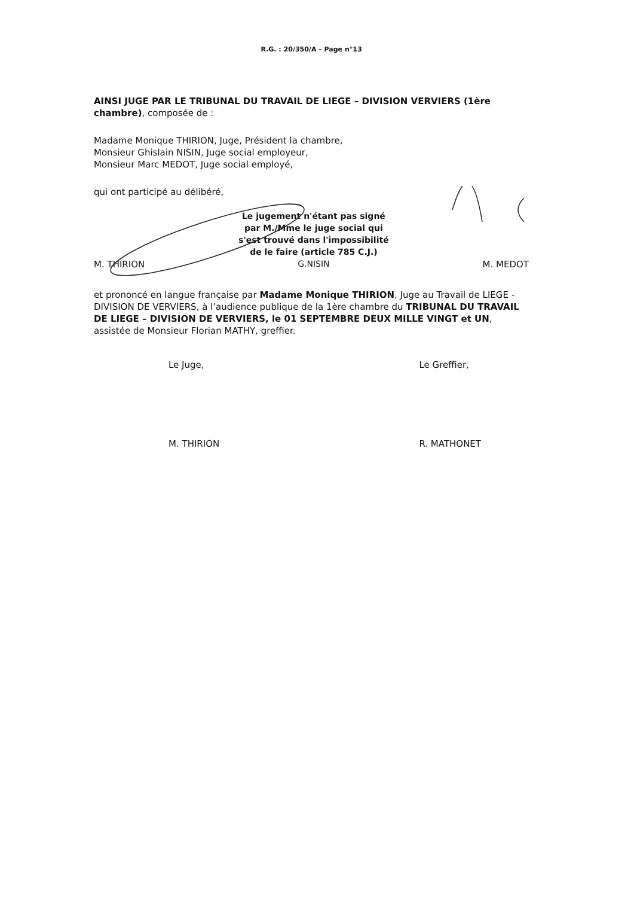R.G. : 20/350/A – Page n°13
AINSI JUGE PAR LE TRIBUNAL DU TRAVAIL DE LIEGE – DIVISION VERVIERS (1ère chambre), composée de :
Madame Monique THIRION, Juge, Président la chambre,
Monsieur Ghislain NISIN, Juge social employeur,
Monsieur Marc MEDOT, Juge social employé,
qui ont participé au délibéré,
M. THIRION
Le jugement n'étant pas signé
par M./Mme le juge social qui
s'est trouvé dans l'impossibilité
de le faire (article 785 C.J.)
G.NISIN
M. MEDOT
et prononcé en langue française par Madame Monique THIRION, Juge au Travail de LIEGE - DIVISION DE VERVIERS, à l’audience publique de la 1ère chambre du TRIBUNAL DU TRAVAIL DE LIEGE – DIVISION DE VERVIERS, le 01 SEPTEMBRE DEUX MILLE VINGT et UN, assistée de Monsieur Florian MATHY, greffier.
Le Juge,
M. THIRION
Le Greffier,
R. MATHONET